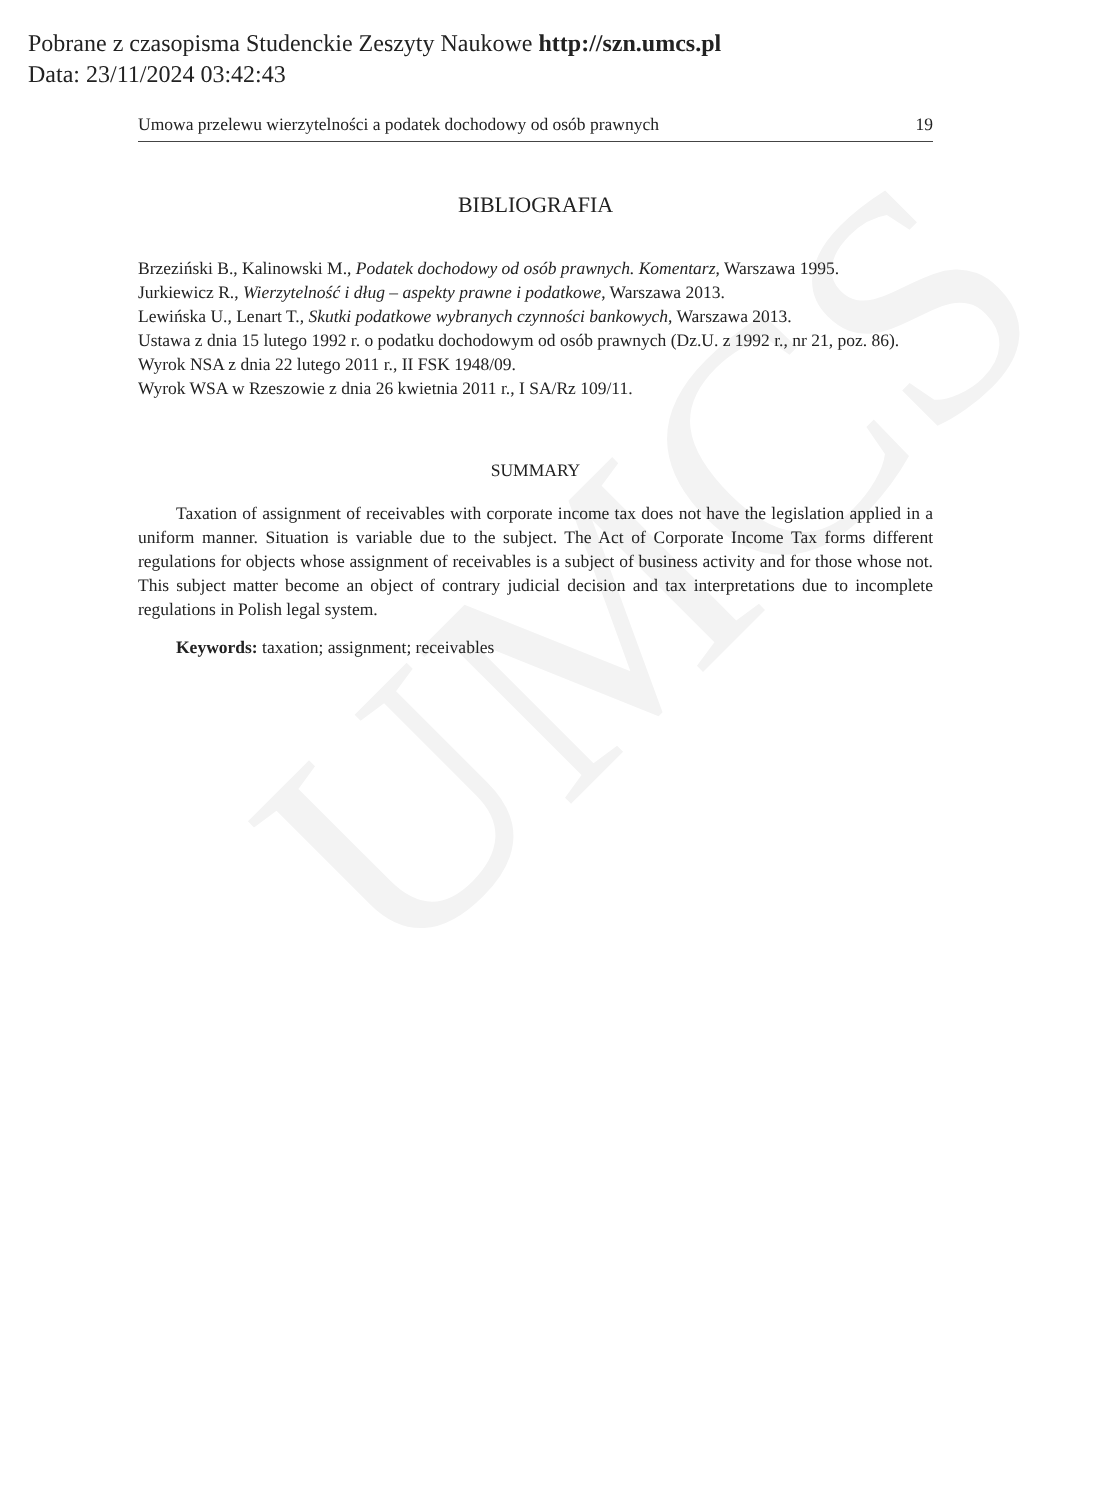UMCS
Pobrane z czasopisma Studenckie Zeszyty Naukowe http://szn.umcs.pl
Data: 23/11/2024 03:42:43
Umowa przelewu wierzytelności a podatek dochodowy od osób prawnych 19
BIBLIOGRAFIA
Brzeziński B., Kalinowski M., Podatek dochodowy od osób prawnych. Komentarz, Warszawa 1995.
Jurkiewicz R., Wierzytelność i dług – aspekty prawne i podatkowe, Warszawa 2013.
Lewińska U., Lenart T., Skutki podatkowe wybranych czynności bankowych, Warszawa 2013.
Ustawa z dnia 15 lutego 1992 r. o podatku dochodowym od osób prawnych (Dz.U. z 1992 r., nr 21, poz. 86).
Wyrok NSA z dnia 22 lutego 2011 r., II FSK 1948/09.
Wyrok WSA w Rzeszowie z dnia 26 kwietnia 2011 r., I SA/Rz 109/11.
SUMMARY
Taxation of assignment of receivables with corporate income tax does not have the legislation applied in a uniform manner. Situation is variable due to the subject. The Act of Corporate Income Tax forms different regulations for objects whose assignment of receivables is a subject of business activity and for those whose not. This subject matter become an object of contrary judicial decision and tax interpretations due to incomplete regulations in Polish legal system.
Keywords: taxation; assignment; receivables